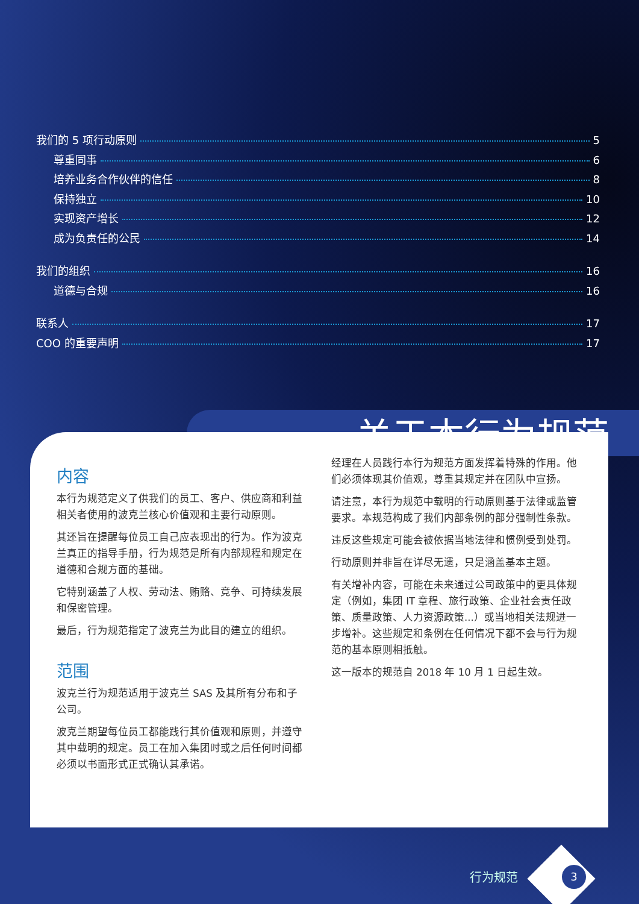我们的 5 项行动原则 5
尊重同事 6
培养业务合作伙伴的信任 8
保持独立 10
实现资产增长 12
成为负责任的公民 14
我们的组织 16
道德与合规 16
联系人 17
COO 的重要声明 17
内容
本行为规范定义了供我们的员工、客户、供应商和利益相关者使用的波克兰核心价值观和主要行动原则。
其还旨在提醒每位员工自己应表现出的行为。作为波克兰真正的指导手册，行为规范是所有内部规程和规定在道德和合规方面的基础。
它特别涵盖了人权、劳动法、贿赂、竞争、可持续发展和保密管理。
最后，行为规范指定了波克兰为此目的建立的组织。
范围
波克兰行为规范适用于波克兰 SAS 及其所有分布和子公司。
波克兰期望每位员工都能践行其价值观和原则，并遵守其中载明的规定。员工在加入集团时或之后任何时间都必须以书面形式正式确认其承诺。
经理在人员践行本行为规范方面发挥着特殊的作用。他们必须体现其价值观，尊重其规定并在团队中宣扬。
请注意，本行为规范中载明的行动原则基于法律或监管要求。本规范构成了我们内部条例的部分强制性条款。
违反这些规定可能会被依据当地法律和惯例受到处罚。
行动原则并非旨在详尽无遗，只是涵盖基本主题。
有关增补内容，可能在未来通过公司政策中的更具体规定（例如，集团 IT 章程、旅行政策、企业社会责任政策、质量政策、人力资源政策...）或当地相关法规进一步增补。这些规定和条例在任何情况下都不会与行为规范的基本原则相抵触。
这一版本的规范自 2018 年 10 月 1 日起生效。
关于本行为规范
行为规范 3